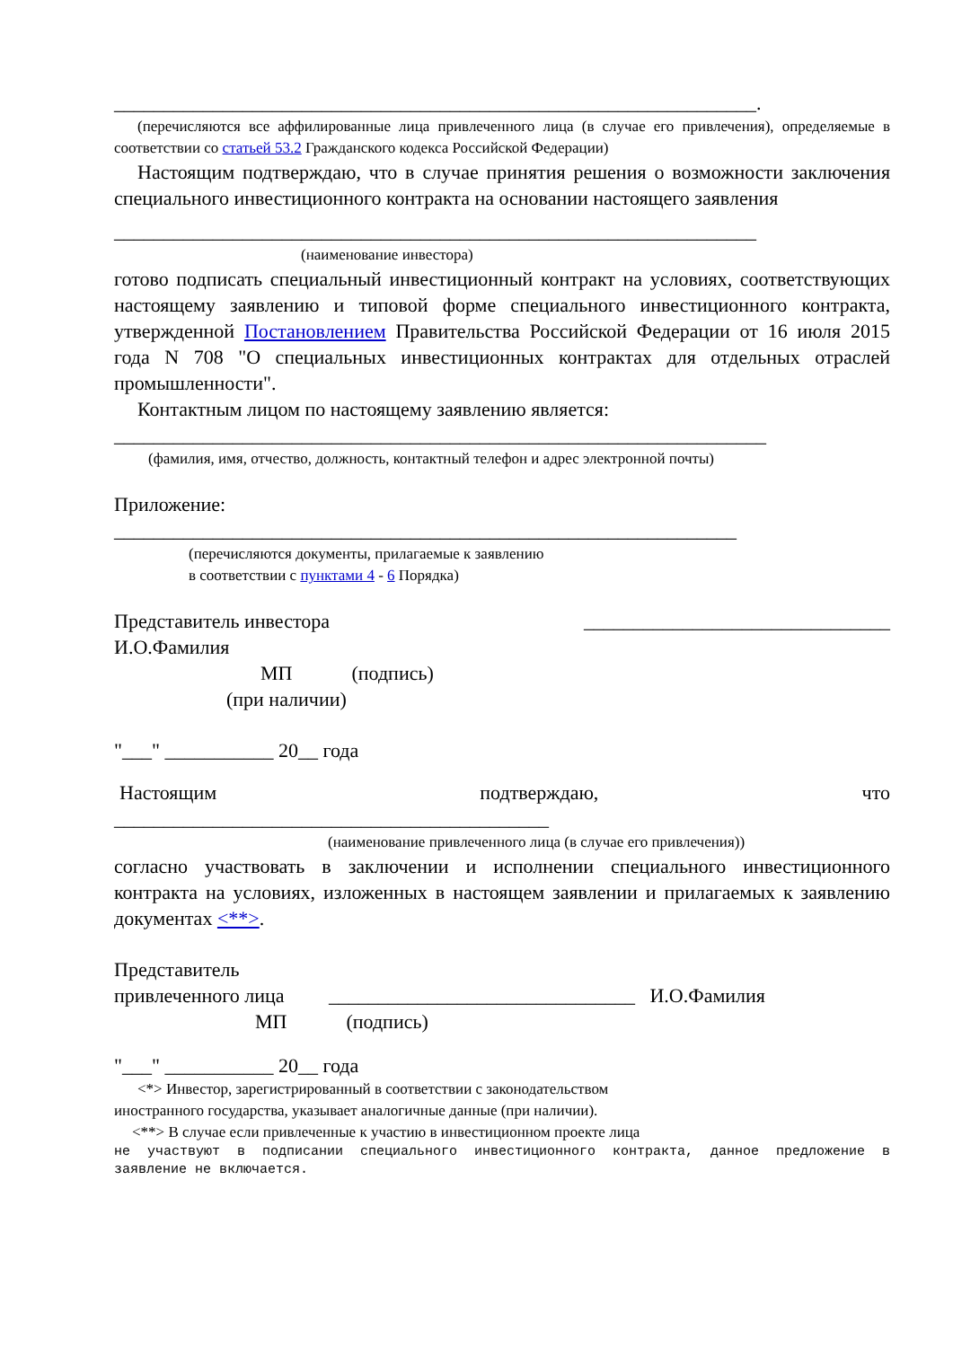_________________________________________________________________.
(перечисляются все аффилированные лица привлеченного лица (в случае его привлечения), определяемые в соответствии со статьей 53.2 Гражданского кодекса Российской Федерации)
Настоящим подтверждаю, что в случае принятия решения о возможности заключения специального инвестиционного контракта на основании настоящего заявления
_________________________________________________________________
(наименование инвестора)
готово подписать специальный инвестиционный контракт на условиях, соответствующих настоящему заявлению и типовой форме специального инвестиционного контракта, утвержденной Постановлением Правительства Российской Федерации от 16 июля 2015 года N 708 "О специальных инвестиционных контрактах для отдельных отраслей промышленности".
Контактным лицом по настоящему заявлению является:
__________________________________________________________________
(фамилия, имя, отчество, должность, контактный телефон и адрес электронной почты)
Приложение:
_______________________________________________________________
(перечисляются документы, прилагаемые к заявлению
в соответствии с пунктами 4 - 6 Порядка)
Представитель инвестора _______________________________
И.О.Фамилия
МП (подпись)
(при наличии)
"___" ___________ 20__ года
Настоящим подтверждаю, что
____________________________________________
(наименование привлеченного лица (в случае его привлечения))
согласно участвовать в заключении и исполнении специального инвестиционного контракта на условиях, изложенных в настоящем заявлении и прилагаемых к заявлению документах <**>.
Представитель
привлеченного лица _______________________________ И.О.Фамилия
МП (подпись)
"___" ___________ 20__ года
<*> Инвестор, зарегистрированный в соответствии с законодательством
иностранного государства, указывает аналогичные данные (при наличии).
<**> В случае если привлеченные к участию в инвестиционном проекте лица
не участвуют в подписании специального инвестиционного контракта, данное предложение в заявление не включается.